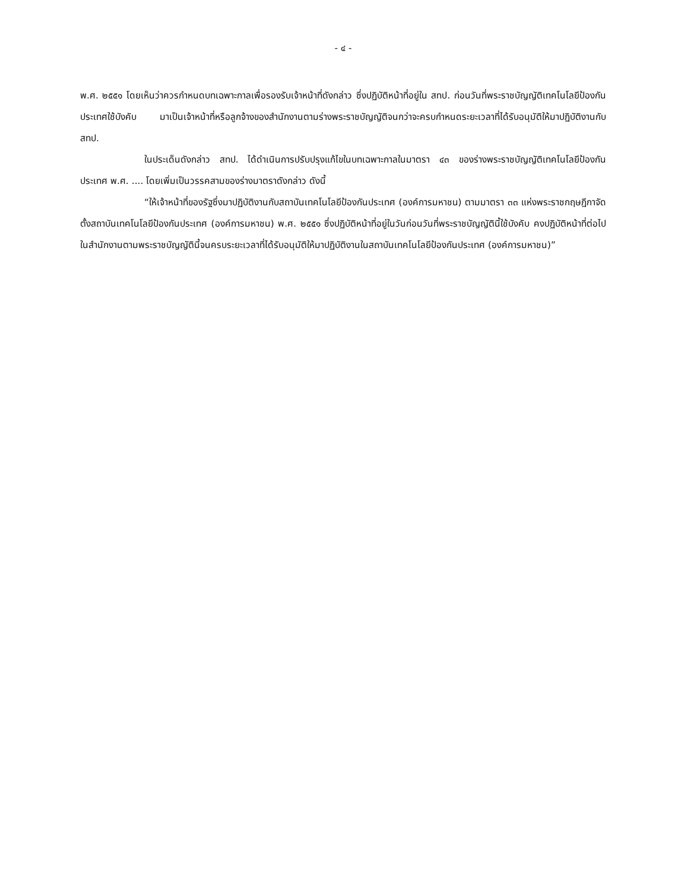- ๔ -
พ.ศ. ๒๕๕๑ โดยเห็นว่าควรกำหนดบทเฉพาะกาลเพื่อรองรับเจ้าหน้าที่ดังกล่าว ซึ่งปฏิบัติหน้าที่อยู่ใน สทป. ก่อนวันที่พระราชบัญญัติเทคโนโลยีป้องกันประเทศใช้บังคับ มาเป็นเจ้าหน้าที่หรือลูกจ้างของสำนักงานตามร่างพระราชบัญญัติจนกว่าจะครบกำหนดระยะเวลาที่ได้รับอนุมัติให้มาปฏิบัติงานกับ สทป.
ในประเด็นดังกล่าว สทป. ได้ดำเนินการปรับปรุงแก้ไขในบทเฉพาะกาลในมาตรา ๔๓ ของร่างพระราชบัญญัติเทคโนโลยีป้องกันประเทศ พ.ศ. .... โดยเพิ่มเป็นวรรคสามของร่างมาตราดังกล่าว ดังนี้
“ให้เจ้าหน้าที่ของรัฐซึ่งมาปฏิบัติงานกับสถาบันเทคโนโลยีป้องกันประเทศ (องค์การมหาชน) ตามมาตรา ๓๓ แห่งพระราชกฤษฎีกาจัดตั้งสถาบันเทคโนโลยีป้องกันประเทศ (องค์การมหาชน) พ.ศ. ๒๕๕๑ ซึ่งปฏิบัติหน้าที่อยู่ในวันก่อนวันที่พระราชบัญญัตินี้ใช้บังคับ คงปฏิบัติหน้าที่ต่อไปในสำนักงานตามพระราชบัญญัตินี้จนครบระยะเวลาที่ได้รับอนุมัติให้มาปฏิบัติงานในสถาบันเทคโนโลยีป้องกันประเทศ (องค์การมหาชน)”